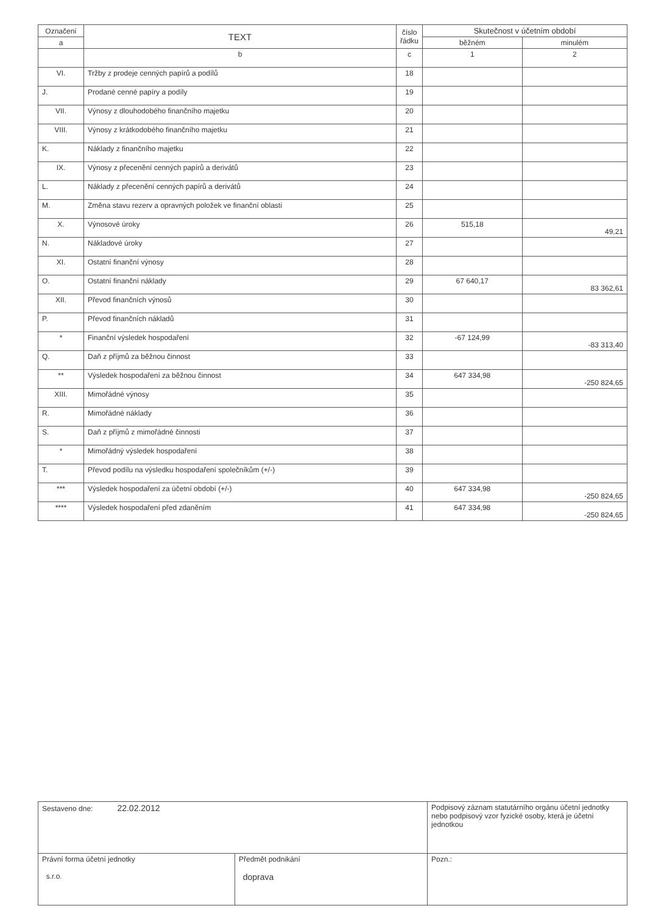| Označení | TEXT | číslo řádku | Skutečnost v účetním období | | |
| --- | --- | --- | --- | --- | --- |
| a | | | | běžném | minulém |
| | b | c | 1 | 2 | |
| VI. | Tržby z prodeje cenných papírů a podílů | 18 | | | |
| J. | Prodané cenné papíry a podíly | 19 | | | |
| VII. | Výnosy z dlouhodobého finančního majetku | 20 | | | |
| VIII. | Výnosy z krátkodobého finančního majetku | 21 | | | |
| K. | Náklady z finančního majetku | 22 | | | |
| IX. | Výnosy z přecenění cenných papírů a derivátů | 23 | | | |
| L. | Náklady z přecenění cenných papírů a derivátů | 24 | | | |
| M. | Změna stavu rezerv a opravných položek ve finanční oblasti | 25 | | | |
| X. | Výnosové úroky | 26 | 515,18 | 49,21 | |
| N. | Nákladové úroky | 27 | | | |
| XI. | Ostatní finanční výnosy | 28 | | | |
| O. | Ostatní finanční náklady | 29 | 67 640,17 | 83 362,61 | |
| XII. | Převod finančních výnosů | 30 | | | |
| P. | Převod finančních nákladů | 31 | | | |
| * | Finanční výsledek hospodaření | 32 | -67 124,99 | -83 313,40 | |
| Q. | Daň z příjmů za běžnou činnost | 33 | | | |
| ** | Výsledek hospodaření za běžnou činnost | 34 | 647 334,98 | -250 824,65 | |
| XIII. | Mimořádné výnosy | 35 | | | |
| R. | Mimořádné náklady | 36 | | | |
| S. | Daň z příjmů z mimořádné činnosti | 37 | | | |
| * | Mimořádný výsledek hospodaření | 38 | | | |
| T. | Převod podílu na výsledku hospodaření společníkům (+/-) | 39 | | | |
| *** | Výsledek hospodaření za účetní období (+/-) | 40 | 647 334,98 | -250 824,65 | |
| **** | Výsledek hospodaření před zdaněním | 41 | 647 334,98 | -250 824,65 | |
| Sestaveno dne: 22.02.2012 | | Podpisový záznam statutárního orgánu účetní jednotky nebo podpisový vzor fyzické osoby, která je účetní jednotkou | |
| Právní forma účetní jednotky s.r.o. | Předmět podnikání doprava | | Pozn.: |